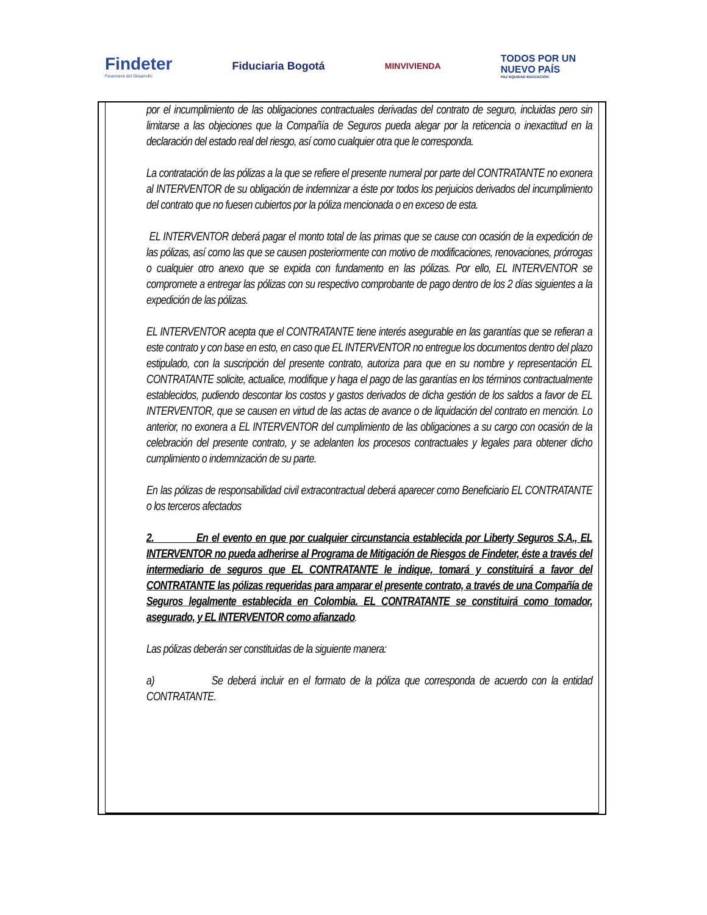Findeter
Financiera del Desarrollo
Fiduciaria Bogotá
MINVIVIENDA
TODOS POR UN
NUEVO PAÍS
PAZ EQUIDAD EDUCACIÓN
por el incumplimiento de las obligaciones contractuales derivadas del contrato de seguro, incluidas pero sin limitarse a las objeciones que la Compañía de Seguros pueda alegar por la reticencia o inexactitud en la declaración del estado real del riesgo, así como cualquier otra que le corresponda.
La contratación de las pólizas a la que se refiere el presente numeral por parte del CONTRATANTE no exonera al INTERVENTOR de su obligación de indemnizar a éste por todos los perjuicios derivados del incumplimiento del contrato que no fuesen cubiertos por la póliza mencionada o en exceso de esta.
EL INTERVENTOR deberá pagar el monto total de las primas que se cause con ocasión de la expedición de las pólizas, así como las que se causen posteriormente con motivo de modificaciones, renovaciones, prórrogas o cualquier otro anexo que se expida con fundamento en las pólizas. Por ello, EL INTERVENTOR se compromete a entregar las pólizas con su respectivo comprobante de pago dentro de los 2 días siguientes a la expedición de las pólizas.
EL INTERVENTOR acepta que el CONTRATANTE tiene interés asegurable en las garantías que se refieran a este contrato y con base en esto, en caso que EL INTERVENTOR no entregue los documentos dentro del plazo estipulado, con la suscripción del presente contrato, autoriza para que en su nombre y representación EL CONTRATANTE solicite, actualice, modifique y haga el pago de las garantías en los términos contractualmente establecidos, pudiendo descontar los costos y gastos derivados de dicha gestión de los saldos a favor de EL INTERVENTOR, que se causen en virtud de las actas de avance o de liquidación del contrato en mención. Lo anterior, no exonera a EL INTERVENTOR del cumplimiento de las obligaciones a su cargo con ocasión de la celebración del presente contrato, y se adelanten los procesos contractuales y legales para obtener dicho cumplimiento o indemnización de su parte.
En las pólizas de responsabilidad civil extracontractual deberá aparecer como Beneficiario EL CONTRATANTE o los terceros afectados
2. En el evento en que por cualquier circunstancia establecida por Liberty Seguros S.A., EL INTERVENTOR no pueda adherirse al Programa de Mitigación de Riesgos de Findeter, éste a través del intermediario de seguros que EL CONTRATANTE le indique, tomará y constituirá a favor del CONTRATANTE las pólizas requeridas para amparar el presente contrato, a través de una Compañía de Seguros legalmente establecida en Colombia. EL CONTRATANTE se constituirá como tomador, asegurado, y EL INTERVENTOR como afianzado.
Las pólizas deberán ser constituidas de la siguiente manera:
a) Se deberá incluir en el formato de la póliza que corresponda de acuerdo con la entidad CONTRATANTE.